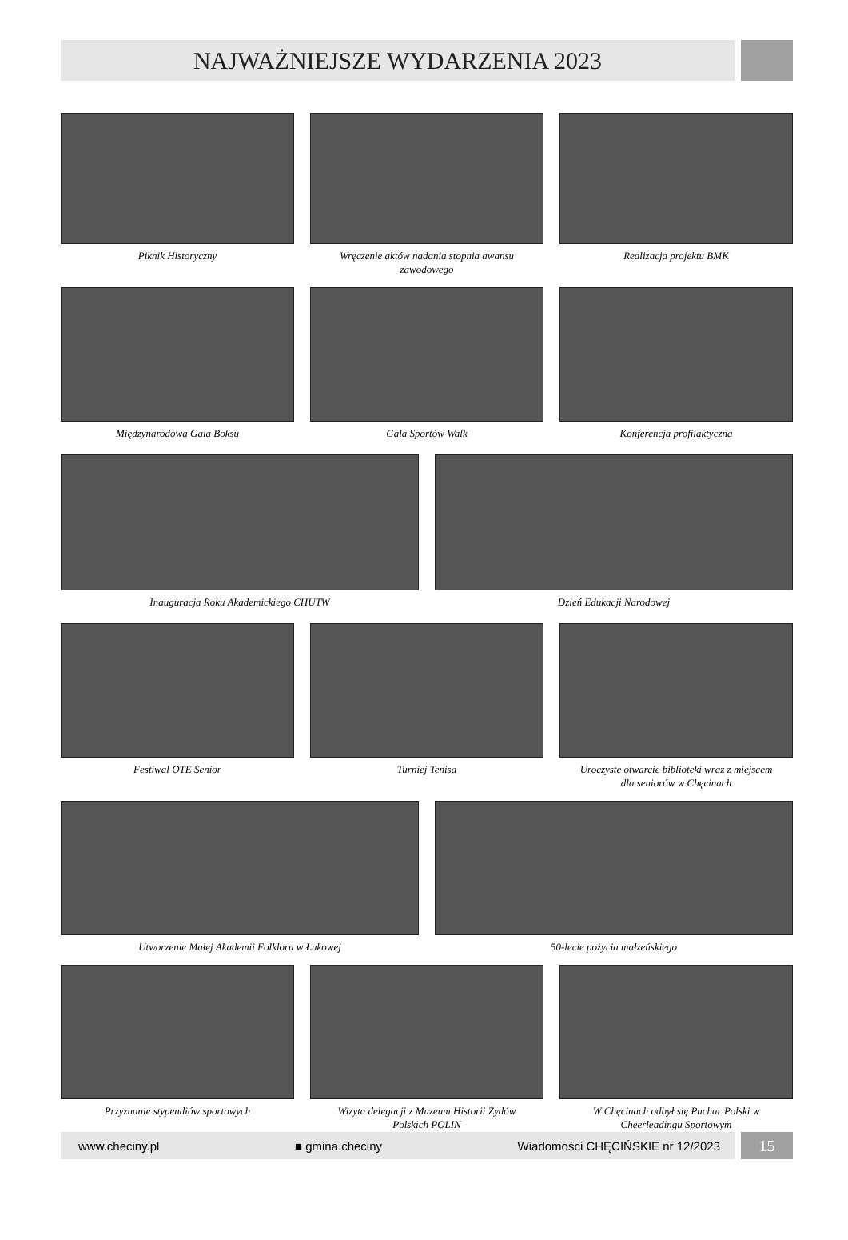NAJWAŻNIEJSZE WYDARZENIA 2023
Piknik Historyczny Wręczenie aktów nadania stopnia awansu zawodowego
Realizacja projektu BMK
Międzynarodowa Gala Boksu Gala Sportów Walk Konferencja profilaktyczna
Inauguracja Roku Akademickiego CHUTW
Dzień Edukacji Narodowej
Festiwal OTE Senior Turniej Tenisa Uroczyste otwarcie biblioteki wraz z miejscem dla seniorów w Chęcinach
Utworzenie Małej Akademii Folkloru w Łukowej
50-lecie pożycia małżeńskiego
Przyznanie stypendiów sportowych
Wizyta delegacji z Muzeum Historii Żydów Polskich POLIN
W Chęcinach odbył się Puchar Polski w Cheerleadingu Sportowym
www.checiny.pl ■ gmina.checiny Wiadomości CHĘCIŃSKIE nr 12/2023
15